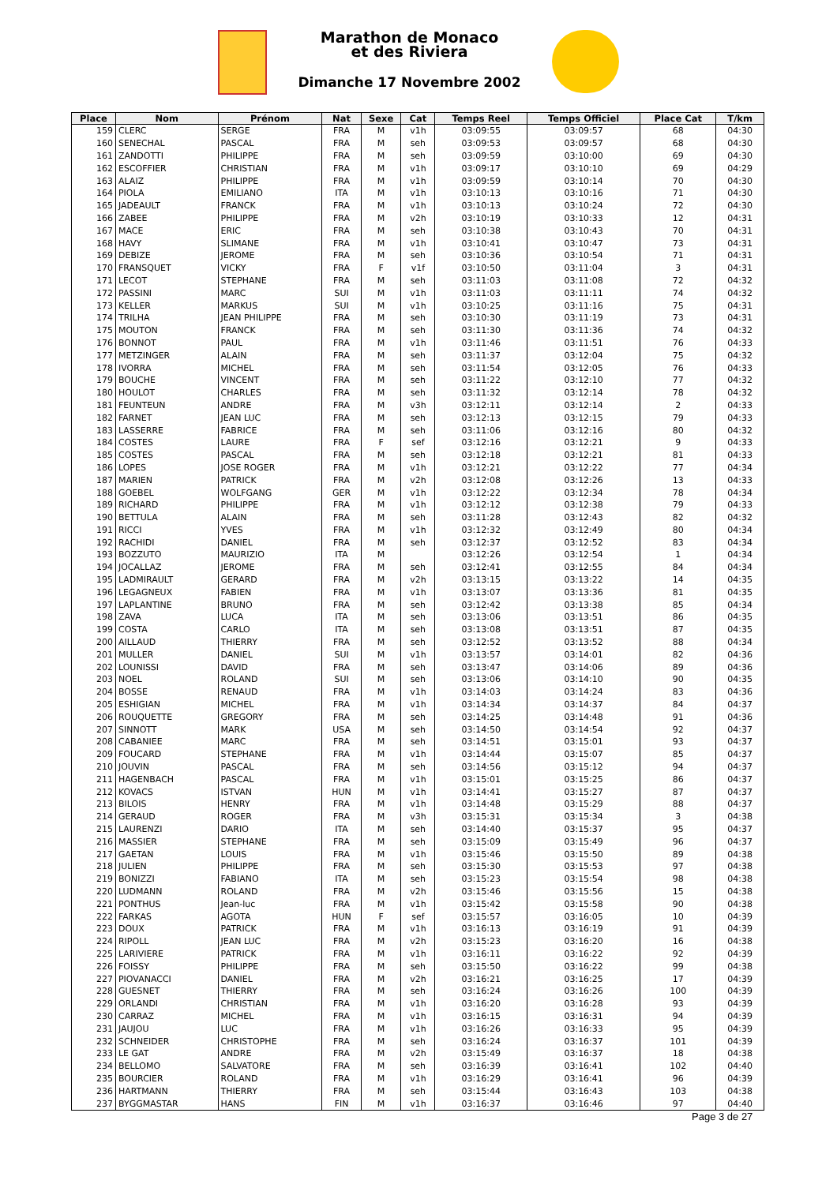Marathon de Monaco
et des Riviera
Dimanche 17 Novembre 2002
| Place | Nom | Prénom | Nat | Sexe | Cat | Temps Reel | Temps Officiel | Place Cat | T/km |
| --- | --- | --- | --- | --- | --- | --- | --- | --- | --- |
| 159 | CLERC | SERGE | FRA | M | v1h | 03:09:55 | 03:09:57 | 68 | 04:30 |
| 160 | SENECHAL | PASCAL | FRA | M | seh | 03:09:53 | 03:09:57 | 68 | 04:30 |
| 161 | ZANDOTTI | PHILIPPE | FRA | M | seh | 03:09:59 | 03:10:00 | 69 | 04:30 |
| 162 | ESCOFFIER | CHRISTIAN | FRA | M | v1h | 03:09:17 | 03:10:10 | 69 | 04:29 |
| 163 | ALAIZ | PHILIPPE | FRA | M | v1h | 03:09:59 | 03:10:14 | 70 | 04:30 |
| 164 | PIOLA | EMILIANO | ITA | M | v1h | 03:10:13 | 03:10:16 | 71 | 04:30 |
| 165 | JADEAULT | FRANCK | FRA | M | v1h | 03:10:13 | 03:10:24 | 72 | 04:30 |
| 166 | ZABEE | PHILIPPE | FRA | M | v2h | 03:10:19 | 03:10:33 | 12 | 04:31 |
| 167 | MACE | ERIC | FRA | M | seh | 03:10:38 | 03:10:43 | 70 | 04:31 |
| 168 | HAVY | SLIMANE | FRA | M | v1h | 03:10:41 | 03:10:47 | 73 | 04:31 |
| 169 | DEBIZE | JEROME | FRA | M | seh | 03:10:36 | 03:10:54 | 71 | 04:31 |
| 170 | FRANSQUET | VICKY | FRA | F | v1f | 03:10:50 | 03:11:04 | 3 | 04:31 |
| 171 | LECOT | STEPHANE | FRA | M | seh | 03:11:03 | 03:11:08 | 72 | 04:32 |
| 172 | PASSINI | MARC | SUI | M | v1h | 03:11:03 | 03:11:11 | 74 | 04:32 |
| 173 | KELLER | MARKUS | SUI | M | v1h | 03:10:25 | 03:11:16 | 75 | 04:31 |
| 174 | TRILHA | JEAN PHILIPPE | FRA | M | seh | 03:10:30 | 03:11:19 | 73 | 04:31 |
| 175 | MOUTON | FRANCK | FRA | M | seh | 03:11:30 | 03:11:36 | 74 | 04:32 |
| 176 | BONNOT | PAUL | FRA | M | v1h | 03:11:46 | 03:11:51 | 76 | 04:33 |
| 177 | METZINGER | ALAIN | FRA | M | seh | 03:11:37 | 03:12:04 | 75 | 04:32 |
| 178 | IVORRA | MICHEL | FRA | M | seh | 03:11:54 | 03:12:05 | 76 | 04:33 |
| 179 | BOUCHE | VINCENT | FRA | M | seh | 03:11:22 | 03:12:10 | 77 | 04:32 |
| 180 | HOULOT | CHARLES | FRA | M | seh | 03:11:32 | 03:12:14 | 78 | 04:32 |
| 181 | FEUNTEUN | ANDRE | FRA | M | v3h | 03:12:11 | 03:12:14 | 2 | 04:33 |
| 182 | FARNET | JEAN LUC | FRA | M | seh | 03:12:13 | 03:12:15 | 79 | 04:33 |
| 183 | LASSERRE | FABRICE | FRA | M | seh | 03:11:06 | 03:12:16 | 80 | 04:32 |
| 184 | COSTES | LAURE | FRA | F | sef | 03:12:16 | 03:12:21 | 9 | 04:33 |
| 185 | COSTES | PASCAL | FRA | M | seh | 03:12:18 | 03:12:21 | 81 | 04:33 |
| 186 | LOPES | JOSE ROGER | FRA | M | v1h | 03:12:21 | 03:12:22 | 77 | 04:34 |
| 187 | MARIEN | PATRICK | FRA | M | v2h | 03:12:08 | 03:12:26 | 13 | 04:33 |
| 188 | GOEBEL | WOLFGANG | GER | M | v1h | 03:12:22 | 03:12:34 | 78 | 04:34 |
| 189 | RICHARD | PHILIPPE | FRA | M | v1h | 03:12:12 | 03:12:38 | 79 | 04:33 |
| 190 | BETTULA | ALAIN | FRA | M | seh | 03:11:28 | 03:12:43 | 82 | 04:32 |
| 191 | RICCI | YVES | FRA | M | v1h | 03:12:32 | 03:12:49 | 80 | 04:34 |
| 192 | RACHIDI | DANIEL | FRA | M | seh | 03:12:37 | 03:12:52 | 83 | 04:34 |
| 193 | BOZZUTO | MAURIZIO | ITA | M | | 03:12:26 | 03:12:54 | 1 | 04:34 |
| 194 | JOCALLAZ | JEROME | FRA | M | seh | 03:12:41 | 03:12:55 | 84 | 04:34 |
| 195 | LADMIRAULT | GERARD | FRA | M | v2h | 03:13:15 | 03:13:22 | 14 | 04:35 |
| 196 | LEGAGNEUX | FABIEN | FRA | M | v1h | 03:13:07 | 03:13:36 | 81 | 04:35 |
| 197 | LAPLANTINE | BRUNO | FRA | M | seh | 03:12:42 | 03:13:38 | 85 | 04:34 |
| 198 | ZAVA | LUCA | ITA | M | seh | 03:13:06 | 03:13:51 | 86 | 04:35 |
| 199 | COSTA | CARLO | ITA | M | seh | 03:13:08 | 03:13:51 | 87 | 04:35 |
| 200 | AILLAUD | THIERRY | FRA | M | seh | 03:12:52 | 03:13:52 | 88 | 04:34 |
| 201 | MULLER | DANIEL | SUI | M | v1h | 03:13:57 | 03:14:01 | 82 | 04:36 |
| 202 | LOUNISSI | DAVID | FRA | M | seh | 03:13:47 | 03:14:06 | 89 | 04:36 |
| 203 | NOEL | ROLAND | SUI | M | seh | 03:13:06 | 03:14:10 | 90 | 04:35 |
| 204 | BOSSE | RENAUD | FRA | M | v1h | 03:14:03 | 03:14:24 | 83 | 04:36 |
| 205 | ESHIGIAN | MICHEL | FRA | M | v1h | 03:14:34 | 03:14:37 | 84 | 04:37 |
| 206 | ROUQUETTE | GREGORY | FRA | M | seh | 03:14:25 | 03:14:48 | 91 | 04:36 |
| 207 | SINNOTT | MARK | USA | M | seh | 03:14:50 | 03:14:54 | 92 | 04:37 |
| 208 | CABANIEE | MARC | FRA | M | seh | 03:14:51 | 03:15:01 | 93 | 04:37 |
| 209 | FOUCARD | STEPHANE | FRA | M | v1h | 03:14:44 | 03:15:07 | 85 | 04:37 |
| 210 | JOUVIN | PASCAL | FRA | M | seh | 03:14:56 | 03:15:12 | 94 | 04:37 |
| 211 | HAGENBACH | PASCAL | FRA | M | v1h | 03:15:01 | 03:15:25 | 86 | 04:37 |
| 212 | KOVACS | ISTVAN | HUN | M | v1h | 03:14:41 | 03:15:27 | 87 | 04:37 |
| 213 | BILOIS | HENRY | FRA | M | v1h | 03:14:48 | 03:15:29 | 88 | 04:37 |
| 214 | GERAUD | ROGER | FRA | M | v3h | 03:15:31 | 03:15:34 | 3 | 04:38 |
| 215 | LAURENZI | DARIO | ITA | M | seh | 03:14:40 | 03:15:37 | 95 | 04:37 |
| 216 | MASSIER | STEPHANE | FRA | M | seh | 03:15:09 | 03:15:49 | 96 | 04:37 |
| 217 | GAETAN | LOUIS | FRA | M | v1h | 03:15:46 | 03:15:50 | 89 | 04:38 |
| 218 | JULIEN | PHILIPPE | FRA | M | seh | 03:15:30 | 03:15:53 | 97 | 04:38 |
| 219 | BONIZZI | FABIANO | ITA | M | seh | 03:15:23 | 03:15:54 | 98 | 04:38 |
| 220 | LUDMANN | ROLAND | FRA | M | v2h | 03:15:46 | 03:15:56 | 15 | 04:38 |
| 221 | PONTHUS | Jean-luc | FRA | M | v1h | 03:15:42 | 03:15:58 | 90 | 04:38 |
| 222 | FARKAS | AGOTA | HUN | F | sef | 03:15:57 | 03:16:05 | 10 | 04:39 |
| 223 | DOUX | PATRICK | FRA | M | v1h | 03:16:13 | 03:16:19 | 91 | 04:39 |
| 224 | RIPOLL | JEAN LUC | FRA | M | v2h | 03:15:23 | 03:16:20 | 16 | 04:38 |
| 225 | LARIVIERE | PATRICK | FRA | M | v1h | 03:16:11 | 03:16:22 | 92 | 04:39 |
| 226 | FOISSY | PHILIPPE | FRA | M | seh | 03:15:50 | 03:16:22 | 99 | 04:38 |
| 227 | PIOVANACCI | DANIEL | FRA | M | v2h | 03:16:21 | 03:16:25 | 17 | 04:39 |
| 228 | GUESNET | THIERRY | FRA | M | seh | 03:16:24 | 03:16:26 | 100 | 04:39 |
| 229 | ORLANDI | CHRISTIAN | FRA | M | v1h | 03:16:20 | 03:16:28 | 93 | 04:39 |
| 230 | CARRAZ | MICHEL | FRA | M | v1h | 03:16:15 | 03:16:31 | 94 | 04:39 |
| 231 | JAUJOU | LUC | FRA | M | v1h | 03:16:26 | 03:16:33 | 95 | 04:39 |
| 232 | SCHNEIDER | CHRISTOPHE | FRA | M | seh | 03:16:24 | 03:16:37 | 101 | 04:39 |
| 233 | LE GAT | ANDRE | FRA | M | v2h | 03:15:49 | 03:16:37 | 18 | 04:38 |
| 234 | BELLOMO | SALVATORE | FRA | M | seh | 03:16:39 | 03:16:41 | 102 | 04:40 |
| 235 | BOURCIER | ROLAND | FRA | M | v1h | 03:16:29 | 03:16:41 | 96 | 04:39 |
| 236 | HARTMANN | THIERRY | FRA | M | seh | 03:15:44 | 03:16:43 | 103 | 04:38 |
| 237 | BYGGMASTAR | HANS | FIN | M | v1h | 03:16:37 | 03:16:46 | 97 | 04:40 |
Page 3 de 27